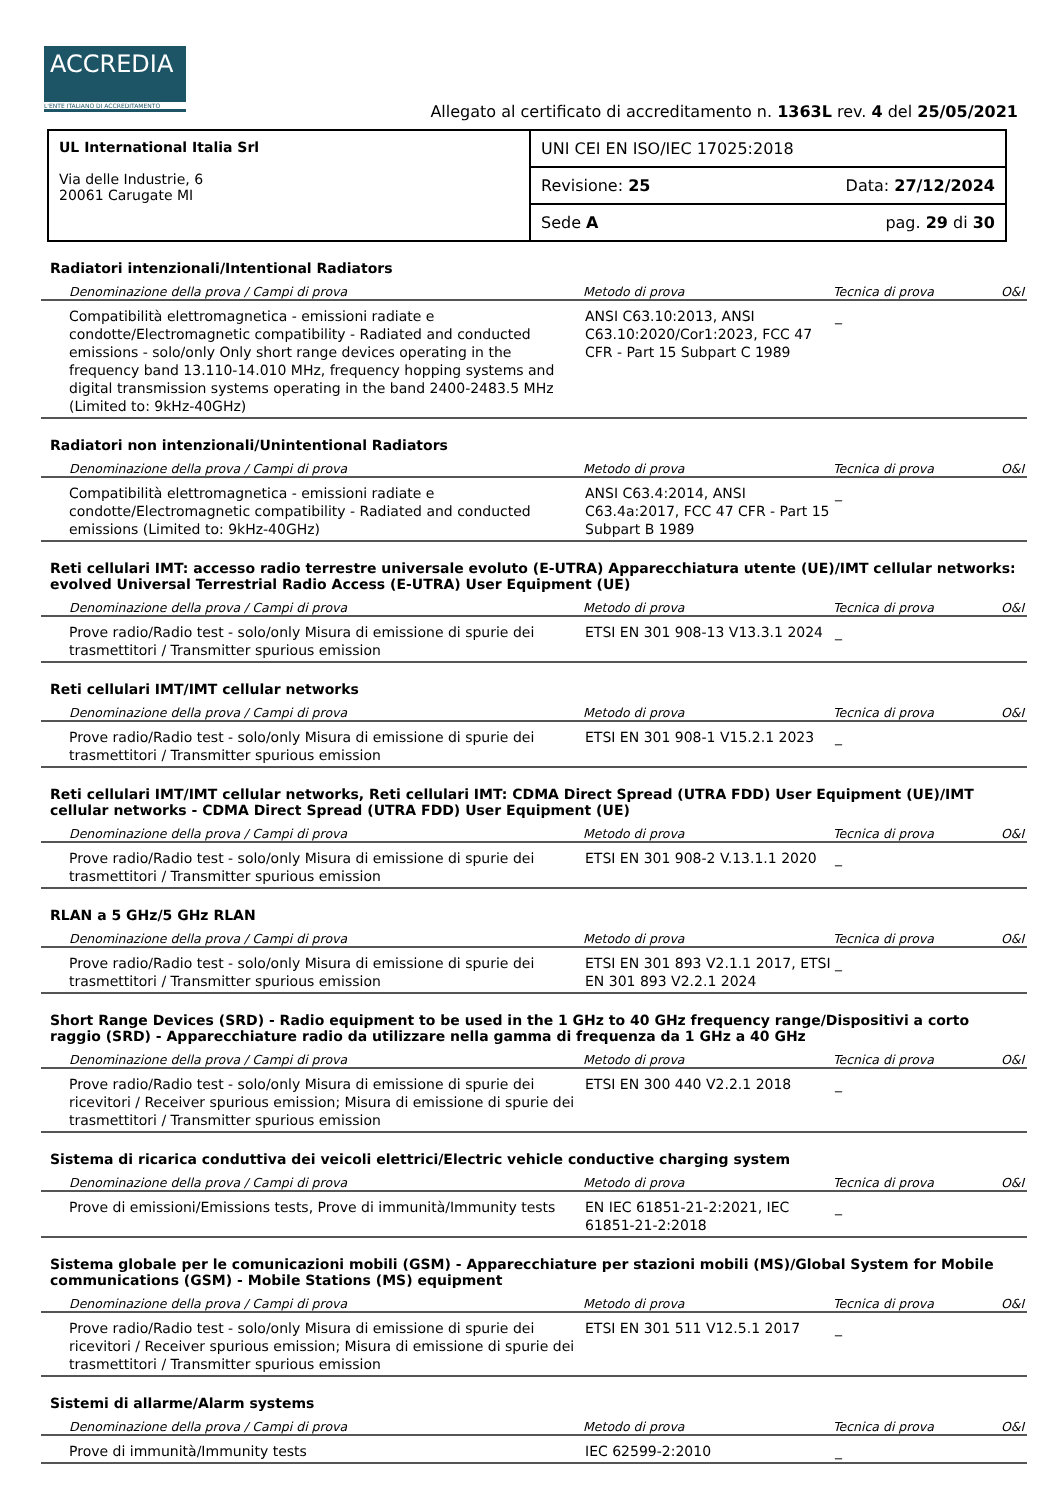ACCREDIA
L'ENTE ITALIANO DI ACCREDITAMENTO
Allegato al certificato di accreditamento n. 1363L rev. 4 del 25/05/2021
| UL International Italia Srl Via delle Industrie, 6 20061 Carugate MI | UNI CEI EN ISO/IEC 17025:2018 |
| | Revisione: 25 Data: 27/12/2024 |
| | Sede A pag. 29 di 30 |
Radiatori intenzionali/Intentional Radiators
| Denominazione della prova / Campi di prova | Metodo di prova | Tecnica di prova | O&I |
| --- | --- | --- | --- |
| Compatibilità elettromagnetica - emissioni radiate e condotte/Electromagnetic compatibility - Radiated and conducted emissions - solo/only Only short range devices operating in the frequency band 13.110-14.010 MHz, frequency hopping systems and digital transmission systems operating in the band 2400-2483.5 MHz (Limited to: 9kHz-40GHz) | ANSI C63.10:2013, ANSI C63.10:2020/Cor1:2023, FCC 47 CFR - Part 15 Subpart C 1989 | _ | |
Radiatori non intenzionali/Unintentional Radiators
| Denominazione della prova / Campi di prova | Metodo di prova | Tecnica di prova | O&I |
| --- | --- | --- | --- |
| Compatibilità elettromagnetica - emissioni radiate e condotte/Electromagnetic compatibility - Radiated and conducted emissions (Limited to: 9kHz-40GHz) | ANSI C63.4:2014, ANSI C63.4a:2017, FCC 47 CFR - Part 15 Subpart B 1989 | _ | |
Reti cellulari IMT: accesso radio terrestre universale evoluto (E-UTRA) Apparecchiatura utente (UE)/IMT cellular networks: evolved Universal Terrestrial Radio Access (E-UTRA) User Equipment (UE)
| Denominazione della prova / Campi di prova | Metodo di prova | Tecnica di prova | O&I |
| --- | --- | --- | --- |
| Prove radio/Radio test - solo/only Misura di emissione di spurie dei trasmettitori / Transmitter spurious emission | ETSI EN 301 908-13 V13.3.1 2024 | _ | |
Reti cellulari IMT/IMT cellular networks
| Denominazione della prova / Campi di prova | Metodo di prova | Tecnica di prova | O&I |
| --- | --- | --- | --- |
| Prove radio/Radio test - solo/only Misura di emissione di spurie dei trasmettitori / Transmitter spurious emission | ETSI EN 301 908-1 V15.2.1 2023 | _ | |
Reti cellulari IMT/IMT cellular networks, Reti cellulari IMT: CDMA Direct Spread (UTRA FDD) User Equipment (UE)/IMT cellular networks - CDMA Direct Spread (UTRA FDD) User Equipment (UE)
| Denominazione della prova / Campi di prova | Metodo di prova | Tecnica di prova | O&I |
| --- | --- | --- | --- |
| Prove radio/Radio test - solo/only Misura di emissione di spurie dei trasmettitori / Transmitter spurious emission | ETSI EN 301 908-2 V.13.1.1 2020 | _ | |
RLAN a 5 GHz/5 GHz RLAN
| Denominazione della prova / Campi di prova | Metodo di prova | Tecnica di prova | O&I |
| --- | --- | --- | --- |
| Prove radio/Radio test - solo/only Misura di emissione di spurie dei trasmettitori / Transmitter spurious emission | ETSI EN 301 893 V2.1.1 2017, ETSI EN 301 893 V2.2.1 2024 | _ | |
Short Range Devices (SRD) - Radio equipment to be used in the 1 GHz to 40 GHz frequency range/Dispositivi a corto raggio (SRD) - Apparecchiature radio da utilizzare nella gamma di frequenza da 1 GHz a 40 GHz
| Denominazione della prova / Campi di prova | Metodo di prova | Tecnica di prova | O&I |
| --- | --- | --- | --- |
| Prove radio/Radio test - solo/only Misura di emissione di spurie dei ricevitori / Receiver spurious emission; Misura di emissione di spurie dei trasmettitori / Transmitter spurious emission | ETSI EN 300 440 V2.2.1 2018 | _ | |
Sistema di ricarica conduttiva dei veicoli elettrici/Electric vehicle conductive charging system
| Denominazione della prova / Campi di prova | Metodo di prova | Tecnica di prova | O&I |
| --- | --- | --- | --- |
| Prove di emissioni/Emissions tests, Prove di immunità/Immunity tests | EN IEC 61851-21-2:2021, IEC 61851-21-2:2018 | _ | |
Sistema globale per le comunicazioni mobili (GSM) - Apparecchiature per stazioni mobili (MS)/Global System for Mobile communications (GSM) - Mobile Stations (MS) equipment
| Denominazione della prova / Campi di prova | Metodo di prova | Tecnica di prova | O&I |
| --- | --- | --- | --- |
| Prove radio/Radio test - solo/only Misura di emissione di spurie dei ricevitori / Receiver spurious emission; Misura di emissione di spurie dei trasmettitori / Transmitter spurious emission | ETSI EN 301 511 V12.5.1 2017 | _ | |
Sistemi di allarme/Alarm systems
| Denominazione della prova / Campi di prova | Metodo di prova | Tecnica di prova | O&I |
| --- | --- | --- | --- |
| Prove di immunità/Immunity tests | IEC 62599-2:2010 | _ | |